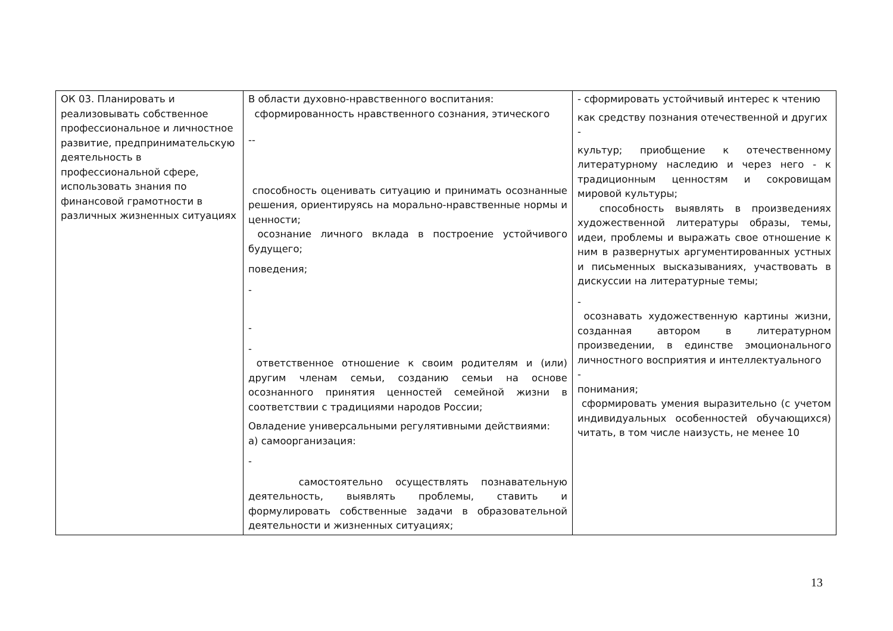| ОК 03. Планировать и реализовывать собственное профессиональное и личностное развитие, предпринимательскую деятельность в профессиональной сфере, использовать знания по финансовой грамотности в различных жизненных ситуациях | В области духовно-нравственного воспитания: сформированность нравственного сознания, этического -- способность оценивать ситуацию и принимать осознанные решения, ориентируясь на морально-нравственные нормы и ценности; осознание личного вклада в построение устойчивого будущего; поведения; - - - ответственное отношение к своим родителям и (или) другим членам семьи, созданию семьи на основе осознанного принятия ценностей семейной жизни в соответствии с традициями народов России; Овладение универсальными регулятивными действиями: а) самоорганизация: - самостоятельно осуществлять познавательную деятельность, выявлять проблемы, ставить и формулировать собственные задачи в образовательной деятельности и жизненных ситуациях; | - сформировать устойчивый интерес к чтению как средству познания отечественной и других - культур; приобщение к отечественному литературному наследию и через него - к традиционным ценностям и сокровищам мировой культуры; способность выявлять в произведениях художественной литературы образы, темы, идеи, проблемы и выражать свое отношение к ним в развернутых аргументированных устных и письменных высказываниях, участвовать в дискуссии на литературные темы; - осознавать художественную картины жизни, созданная автором в литературном произведении, в единстве эмоционального личностного восприятия и интеллектуального - понимания; сформировать умения выразительно (с учетом индивидуальных особенностей обучающихся) читать, в том числе наизусть, не менее 10 |
13